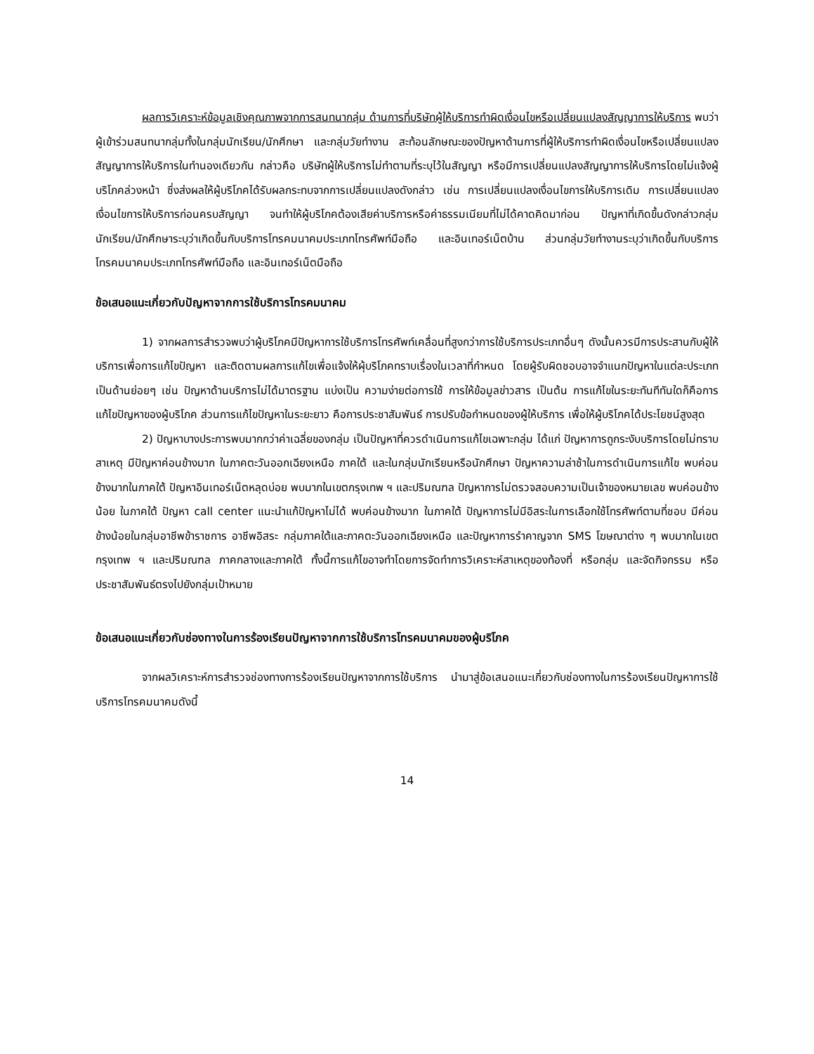ผลการวิเคราะห์ข้อมูลเชิงคุณภาพจากการสนทนากลุ่ม ด้านการที่บริษัทผู้ให้บริการทำผิดเงื่อนไขหรือเปลี่ยนแปลงสัญญาการให้บริการ พบว่า ผู้เข้าร่วมสนทนากลุ่มทั้งในกลุ่มนักเรียน/นักศึกษา และกลุ่มวัยทำงาน สะท้อนลักษณะของปัญหาด้านการที่ผู้ให้บริการทำผิดเงื่อนไขหรือเปลี่ยนแปลงสัญญาการให้บริการในทำนองเดียวกัน กล่าวคือ บริษัทผู้ให้บริการไม่ทำตามที่ระบุไว้ในสัญญา หรือมีการเปลี่ยนแปลงสัญญาการให้บริการโดยไม่แจ้งผู้บริโภคล่วงหน้า ซึ่งส่งผลให้ผู้บริโภคได้รับผลกระทบจากการเปลี่ยนแปลงดังกล่าว เช่น การเปลี่ยนแปลงเงื่อนไขการให้บริการเดิม การเปลี่ยนแปลงเงื่อนไขการให้บริการก่อนครบสัญญา จนทำให้ผู้บริโภคต้องเสียค่าบริการหรือค่าธรรมเนียมที่ไม่ได้คาดคิดมาก่อน ปัญหาที่เกิดขึ้นดังกล่าวกลุ่มนักเรียน/นักศึกษาระบุว่าเกิดขึ้นกับบริการโทรคมนาคมประเภทโทรศัพท์มือถือ และอินเทอร์เน็ตบ้าน ส่วนกลุ่มวัยทำงานระบุว่าเกิดขึ้นกับบริการโทรคมนาคมประเภทโทรศัพท์มือถือ และอินเทอร์เน็ตมือถือ
ข้อเสนอแนะเกี่ยวกับปัญหาจากการใช้บริการโทรคมนาคม
1) จากผลการสำรวจพบว่าผู้บริโภคมีปัญหาการใช้บริการโทรศัพท์เคลื่อนที่สูงกว่าการใช้บริการประเภทอื่นๆ ดังนั้นควรมีการประสานกับผู้ให้บริการเพื่อการแก้ไขปัญหา และติดตามผลการแก้ไขเพื่อแจ้งให้ผุ้บริโภคทราบเรื่องในเวลาที่กำหนด โดยผู้รับผิดชอบอาจจำแนกปัญหาในแต่ละประเภทเป็นด้านย่อยๆ เช่น ปัญหาด้านบริการไม่ได้มาตรฐาน แบ่งเป็น ความง่ายต่อการใช้ การให้ข้อมูลข่าวสาร เป็นต้น การแก้ไขในระยะทันทีทันใดก็คือการแก้ไขปัญหาของผู้บริโภค ส่วนการแก้ไขปัญหาในระยะยาว คือการประชาสัมพันธ์ การปรับข้อกำหนดของผู้ให้บริการ เพื่อให้ผู้บริโภคได้ประโยชน์สูงสุด
2) ปัญหาบางประการพบมากกว่าค่าเฉลี่ยของกลุ่ม เป็นปัญหาที่ควรดำเนินการแก้ไขเฉพาะกลุ่ม ได้แก่ ปัญหาการถูกระงับบริการโดยไม่ทราบสาเหตุ มีปัญหาค่อนข้างมาก ในภาคตะวันออกเฉียงเหนือ ภาคใต้ และในกลุ่มนักเรียนหรือนักศึกษา ปัญหาความล่าช้าในการดำเนินการแก้ไข พบค่อนข้างมากในภาคใต้ ปัญหาอินเทอร์เน็ตหลุดบ่อย พบมากในเขตกรุงเทพ ฯ และปริมณฑล ปัญหาการไม่ตรวจสอบความเป็นเจ้าของหมายเลข พบค่อนข้างน้อย ในภาคใต้ ปัญหา call center แนะนำแก้ปัญหาไม่ได้ พบค่อนข้างมาก ในภาคใต้ ปัญหาการไม่มีอิสระในการเลือกใช้โทรศัพท์ตามที่ชอบ มีค่อนข้างน้อยในกลุ่มอาชีพข้าราชการ อาชีพอิสระ กลุ่มภาคใต้และภาคตะวันออกเฉียงเหนือ และปัญหาการรำคาญจาก SMS โฆษณาต่าง ๆ พบมากในเขตกรุงเทพ ฯ และปริมณฑล ภาคกลางและภาคใต้ ทั้งนี้การแก้ไขอาจทำโดยการจัดทำการวิเคราะห์สาเหตุของท้องที่ หรือกลุ่ม และจัดกิจกรรม หรือ ประชาสัมพันธ์ตรงไปยังกลุ่มเป้าหมาย
ข้อเสนอแนะเกี่ยวกับช่องทางในการร้องเรียนปัญหาจากการใช้บริการโทรคมนาคมของผู้บริโภค
จากผลวิเคราะห์การสำรวจช่องทางการร้องเรียนปัญหาจากการใช้บริการ นำมาสู่ข้อเสนอแนะเกี่ยวกับช่องทางในการร้องเรียนปัญหาการใช้บริการโทรคมนาคมดังนี้
14